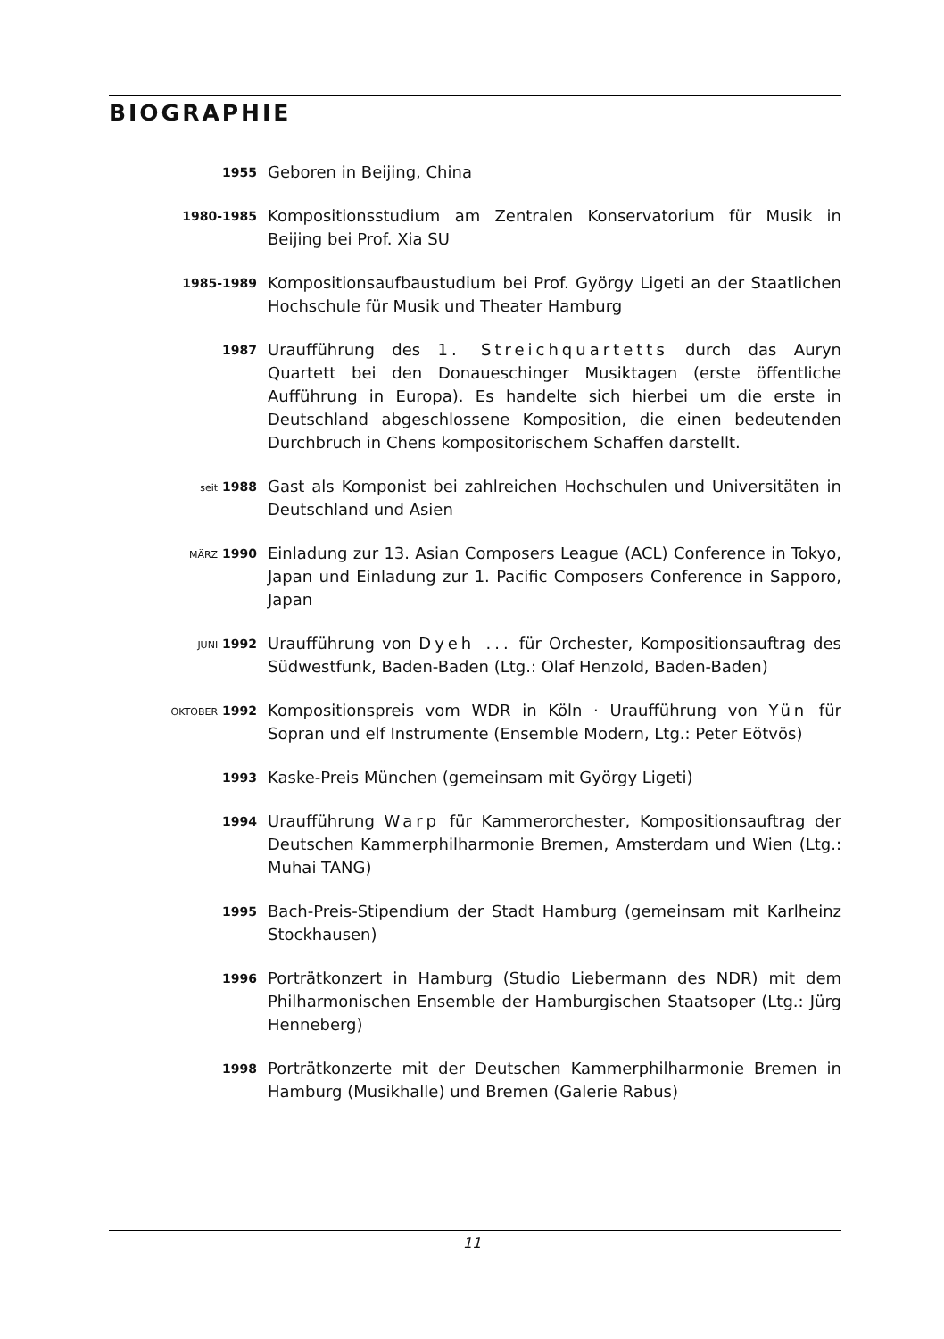BIOGRAPHIE
1955
Geboren in Beijing, China
1980-1985
Kompositionsstudium am Zentralen Konservatorium für Musik in Beijing bei Prof. Xia SU
1985-1989
Kompositionsaufbaustudium bei Prof. György Ligeti an der Staatlichen Hochschule für Musik und Theater Hamburg
1987
Uraufführung des 1. Streichquartetts durch das Auryn Quartett bei den Donaueschinger Musiktagen (erste öffentliche Aufführung in Europa). Es handelte sich hierbei um die erste in Deutschland abgeschlossene Komposition, die einen bedeutenden Durchbruch in Chens kompositorischem Schaffen darstellt.
seit 1988
Gast als Komponist bei zahlreichen Hochschulen und Universitäten in Deutschland und Asien
MÄRZ 1990
Einladung zur 13. Asian Composers League (ACL) Conference in Tokyo, Japan und Einladung zur 1. Pacific Composers Conference in Sapporo, Japan
JUNI 1992
Uraufführung von Dyeh ... für Orchester, Kompositionsauftrag des Südwestfunk, Baden-Baden (Ltg.: Olaf Henzold, Baden-Baden)
OKTOBER 1992
Kompositionspreis vom WDR in Köln · Uraufführung von Yün für Sopran und elf Instrumente (Ensemble Modern, Ltg.: Peter Eötvös)
1993
Kaske-Preis München (gemeinsam mit György Ligeti)
1994
Uraufführung Warp für Kammerorchester, Kompositionsauftrag der Deutschen Kammerphilharmonie Bremen, Amsterdam und Wien (Ltg.: Muhai TANG)
1995
Bach-Preis-Stipendium der Stadt Hamburg (gemeinsam mit Karlheinz Stockhausen)
1996
Porträtkonzert in Hamburg (Studio Liebermann des NDR) mit dem Philharmonischen Ensemble der Hamburgischen Staatsoper (Ltg.: Jürg Henneberg)
1998
Porträtkonzerte mit der Deutschen Kammerphilharmonie Bremen in Hamburg (Musikhalle) und Bremen (Galerie Rabus)
11